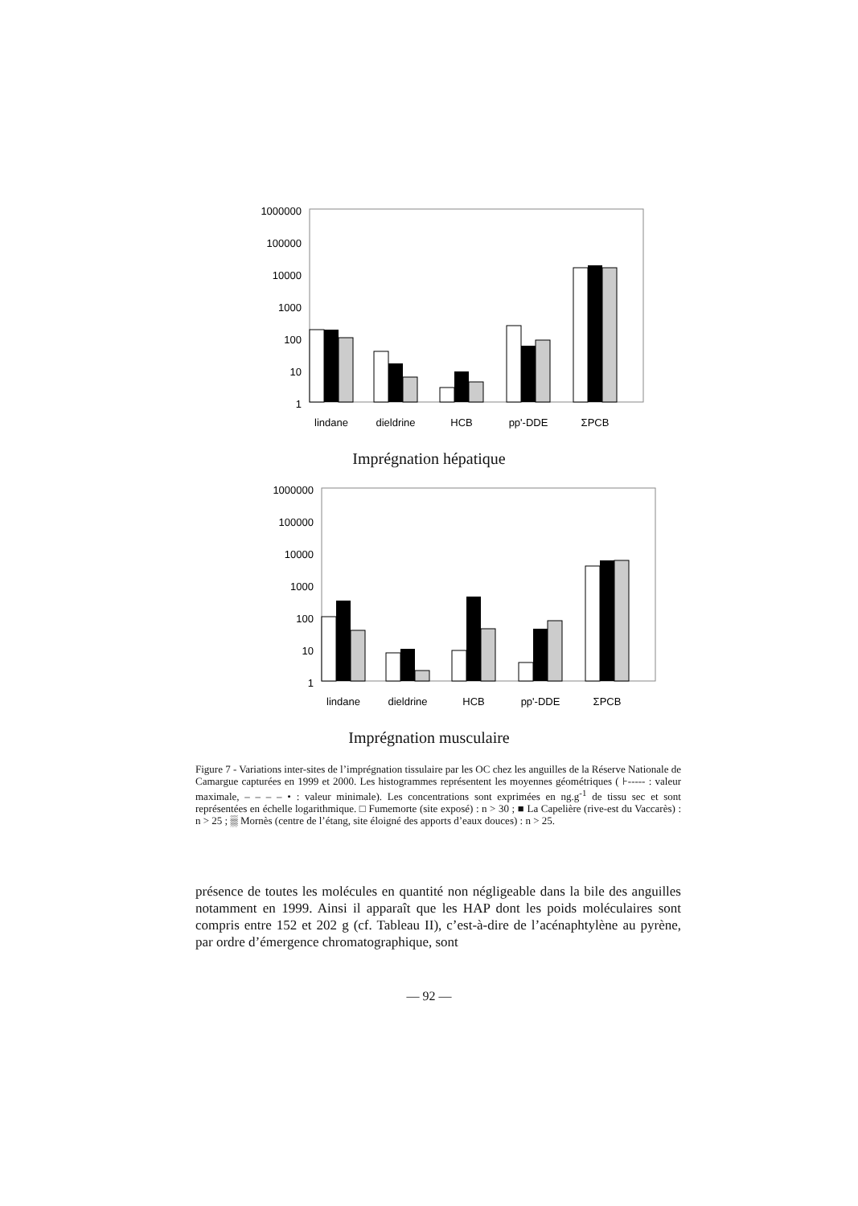1000000
100000
10000
1000
100
10
1
lindane
dieldrine
HCB
pp'-DDE
ΣPCB
Imprégnation hépatique
1000000
100000
10000
1000
100
10
1
lindane
dieldrine
HCB
pp'-DDE
ΣPCB
Imprégnation musculaire
Figure 7 - Variations inter-sites de l’imprégnation tissulaire par les OC chez les anguilles de la Réserve Nationale de Camargue capturées en 1999 et 2000. Les histogrammes représentent les moyennes géométriques ( ⊦----- : valeur maximale, – – – – • : valeur minimale). Les concentrations sont exprimées en ng.g<sup>-1</sup> de tissu sec et sont représentées en échelle logarithmique. □ Fumemorte (site exposé) : n > 30 ; ■ La Capelière (rive-est du Vaccarès) : n > 25 ; ▒ Mornès (centre de l’étang, site éloigné des apports d’eaux douces) : n > 25.
présence de toutes les molécules en quantité non négligeable dans la bile des anguilles notamment en 1999. Ainsi il apparaît que les HAP dont les poids moléculaires sont compris entre 152 et 202 g (cf. Tableau II), c’est-à-dire de l’acénaphtylène au pyrène, par ordre d’émergence chromatographique, sont
— 92 —